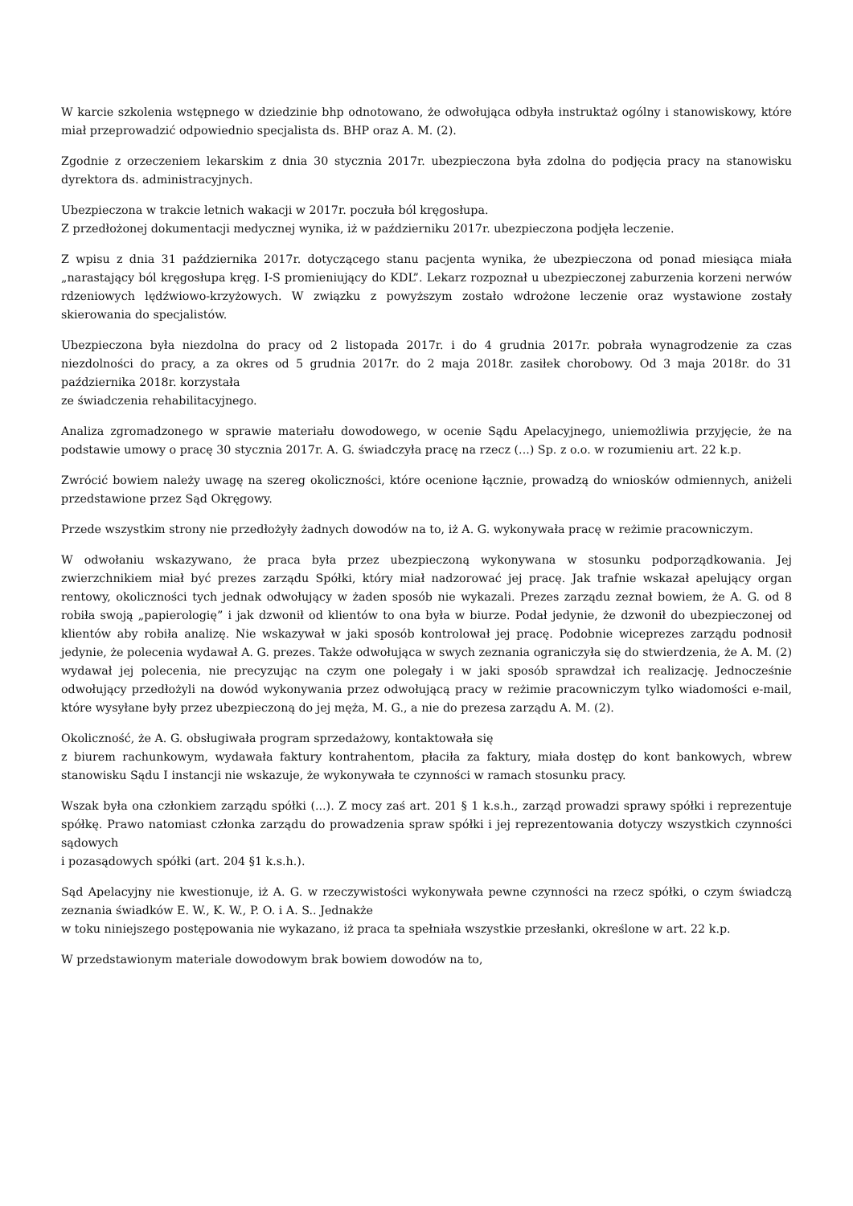W karcie szkolenia wstępnego w dziedzinie bhp odnotowano, że odwołująca odbyła instruktaż ogólny i stanowiskowy, które miał przeprowadzić odpowiednio specjalista ds. BHP oraz A. M. (2).
Zgodnie z orzeczeniem lekarskim z dnia 30 stycznia 2017r. ubezpieczona była zdolna do podjęcia pracy na stanowisku dyrektora ds. administracyjnych.
Ubezpieczona w trakcie letnich wakacji w 2017r. poczuła ból kręgosłupa.
Z przedłożonej dokumentacji medycznej wynika, iż w październiku 2017r. ubezpieczona podjęła leczenie.
Z wpisu z dnia 31 października 2017r. dotyczącego stanu pacjenta wynika, że ubezpieczona od ponad miesiąca miała „narastający ból kręgosłupa kręg. I-S promieniujący do KDL”. Lekarz rozpoznał u ubezpieczonej zaburzenia korzeni nerwów rdzeniowych lędźwiowo-krzyżowych. W związku z powyższym zostało wdrożone leczenie oraz wystawione zostały skierowania do specjalistów.
Ubezpieczona była niezdolna do pracy od 2 listopada 2017r. i do 4 grudnia 2017r. pobrała wynagrodzenie za czas niezdolności do pracy, a za okres od 5 grudnia 2017r. do 2 maja 2018r. zasiłek chorobowy. Od 3 maja 2018r. do 31 października 2018r. korzystała
ze świadczenia rehabilitacyjnego.
Analiza zgromadzonego w sprawie materiału dowodowego, w ocenie Sądu Apelacyjnego, uniemożliwia przyjęcie, że na podstawie umowy o pracę 30 stycznia 2017r. A. G. świadczyła pracę na rzecz (...) Sp. z o.o. w rozumieniu art. 22 k.p.
Zwrócić bowiem należy uwagę na szereg okoliczności, które ocenione łącznie, prowadzą do wniosków odmiennych, aniżeli przedstawione przez Sąd Okręgowy.
Przede wszystkim strony nie przedłożyły żadnych dowodów na to, iż A. G. wykonywała pracę w reżimie pracowniczym.
W odwołaniu wskazywano, że praca była przez ubezpieczoną wykonywana w stosunku podporządkowania. Jej zwierzchnikiem miał być prezes zarządu Spółki, który miał nadzorować jej pracę. Jak trafnie wskazał apelujący organ rentowy, okoliczności tych jednak odwołujący w żaden sposób nie wykazali. Prezes zarządu zeznał bowiem, że A. G. od 8 robiła swoją „papierologię” i jak dzwonił od klientów to ona była w biurze. Podał jedynie, że dzwonił do ubezpieczonej od klientów aby robiła analizę. Nie wskazywał w jaki sposób kontrolował jej pracę. Podobnie wiceprezes zarządu podnosił jedynie, że polecenia wydawał A. G. prezes. Także odwołująca w swych zeznania ograniczyła się do stwierdzenia, że A. M. (2) wydawał jej polecenia, nie precyzując na czym one polegały i w jaki sposób sprawdzał ich realizację. Jednocześnie odwołujący przedłożyli na dowód wykonywania przez odwołującą pracy w reżimie pracowniczym tylko wiadomości e-mail, które wysyłane były przez ubezpieczoną do jej męża, M. G., a nie do prezesa zarządu A. M. (2).
Okoliczność, że A. G. obsługiwała program sprzedażowy, kontaktowała się
z biurem rachunkowym, wydawała faktury kontrahentom, płaciła za faktury, miała dostęp do kont bankowych, wbrew stanowisku Sądu I instancji nie wskazuje, że wykonywała te czynności w ramach stosunku pracy.
Wszak była ona członkiem zarządu spółki (...). Z mocy zaś art. 201 § 1 k.s.h., zarząd prowadzi sprawy spółki i reprezentuje spółkę. Prawo natomiast członka zarządu do prowadzenia spraw spółki i jej reprezentowania dotyczy wszystkich czynności sądowych
i pozasądowych spółki (art. 204 §1 k.s.h.).
Sąd Apelacyjny nie kwestionuje, iż A. G. w rzeczywistości wykonywała pewne czynności na rzecz spółki, o czym świadczą zeznania świadków E. W., K. W., P. O. i A. S.. Jednakże
w toku niniejszego postępowania nie wykazano, iż praca ta spełniała wszystkie przesłanki, określone w art. 22 k.p.
W przedstawionym materiale dowodowym brak bowiem dowodów na to,